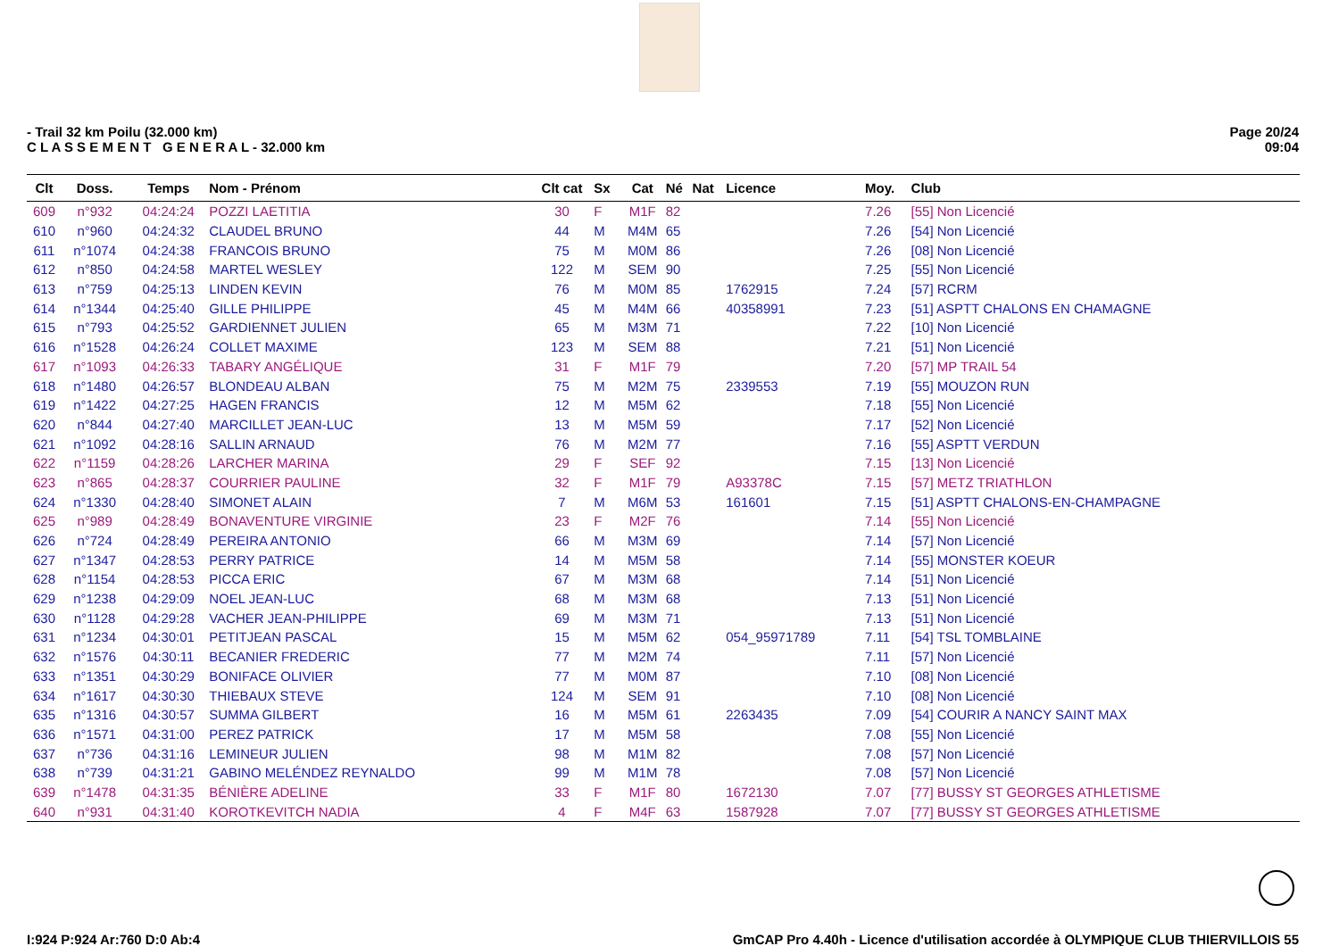- Trail 32 km Poilu (32.000 km)
C L A S S E M E N T G E N E R A L - 32.000 km
Page 20/24
09:04
| Clt | Doss. | Temps | Nom - Prénom | Clt cat | Sx | Cat | Né | Nat | Licence | Moy. | Club |
| --- | --- | --- | --- | --- | --- | --- | --- | --- | --- | --- | --- |
| 609 | n°932 | 04:24:24 | POZZI LAETITIA | 30 | F | M1F | 82 | | | 7.26 | [55] Non Licencié |
| 610 | n°960 | 04:24:32 | CLAUDEL BRUNO | 44 | M | M4M | 65 | | | 7.26 | [54] Non Licencié |
| 611 | n°1074 | 04:24:38 | FRANCOIS BRUNO | 75 | M | M0M | 86 | | | 7.26 | [08] Non Licencié |
| 612 | n°850 | 04:24:58 | MARTEL WESLEY | 122 | M | SEM | 90 | | | 7.25 | [55] Non Licencié |
| 613 | n°759 | 04:25:13 | LINDEN KEVIN | 76 | M | M0M | 85 | | 1762915 | 7.24 | [57] RCRM |
| 614 | n°1344 | 04:25:40 | GILLE PHILIPPE | 45 | M | M4M | 66 | | 40358991 | 7.23 | [51] ASPTT CHALONS EN CHAMAGNE |
| 615 | n°793 | 04:25:52 | GARDIENNET JULIEN | 65 | M | M3M | 71 | | | 7.22 | [10] Non Licencié |
| 616 | n°1528 | 04:26:24 | COLLET MAXIME | 123 | M | SEM | 88 | | | 7.21 | [51] Non Licencié |
| 617 | n°1093 | 04:26:33 | TABARY ANGÉLIQUE | 31 | F | M1F | 79 | | | 7.20 | [57] MP TRAIL 54 |
| 618 | n°1480 | 04:26:57 | BLONDEAU ALBAN | 75 | M | M2M | 75 | | 2339553 | 7.19 | [55] MOUZON RUN |
| 619 | n°1422 | 04:27:25 | HAGEN FRANCIS | 12 | M | M5M | 62 | | | 7.18 | [55] Non Licencié |
| 620 | n°844 | 04:27:40 | MARCILLET JEAN-LUC | 13 | M | M5M | 59 | | | 7.17 | [52] Non Licencié |
| 621 | n°1092 | 04:28:16 | SALLIN ARNAUD | 76 | M | M2M | 77 | | | 7.16 | [55] ASPTT VERDUN |
| 622 | n°1159 | 04:28:26 | LARCHER MARINA | 29 | F | SEF | 92 | | | 7.15 | [13] Non Licencié |
| 623 | n°865 | 04:28:37 | COURRIER PAULINE | 32 | F | M1F | 79 | | A93378C | 7.15 | [57] METZ TRIATHLON |
| 624 | n°1330 | 04:28:40 | SIMONET ALAIN | 7 | M | M6M | 53 | | 161601 | 7.15 | [51] ASPTT CHALONS-EN-CHAMPAGNE |
| 625 | n°989 | 04:28:49 | BONAVENTURE VIRGINIE | 23 | F | M2F | 76 | | | 7.14 | [55] Non Licencié |
| 626 | n°724 | 04:28:49 | PEREIRA ANTONIO | 66 | M | M3M | 69 | | | 7.14 | [57] Non Licencié |
| 627 | n°1347 | 04:28:53 | PERRY PATRICE | 14 | M | M5M | 58 | | | 7.14 | [55] MONSTER KOEUR |
| 628 | n°1154 | 04:28:53 | PICCA ERIC | 67 | M | M3M | 68 | | | 7.14 | [51] Non Licencié |
| 629 | n°1238 | 04:29:09 | NOEL JEAN-LUC | 68 | M | M3M | 68 | | | 7.13 | [51] Non Licencié |
| 630 | n°1128 | 04:29:28 | VACHER JEAN-PHILIPPE | 69 | M | M3M | 71 | | | 7.13 | [51] Non Licencié |
| 631 | n°1234 | 04:30:01 | PETITJEAN PASCAL | 15 | M | M5M | 62 | | 054_95971789 | 7.11 | [54] TSL TOMBLAINE |
| 632 | n°1576 | 04:30:11 | BECANIER FREDERIC | 77 | M | M2M | 74 | | | 7.11 | [57] Non Licencié |
| 633 | n°1351 | 04:30:29 | BONIFACE OLIVIER | 77 | M | M0M | 87 | | | 7.10 | [08] Non Licencié |
| 634 | n°1617 | 04:30:30 | THIEBAUX STEVE | 124 | M | SEM | 91 | | | 7.10 | [08] Non Licencié |
| 635 | n°1316 | 04:30:57 | SUMMA GILBERT | 16 | M | M5M | 61 | | 2263435 | 7.09 | [54] COURIR A NANCY SAINT MAX |
| 636 | n°1571 | 04:31:00 | PEREZ PATRICK | 17 | M | M5M | 58 | | | 7.08 | [55] Non Licencié |
| 637 | n°736 | 04:31:16 | LEMINEUR JULIEN | 98 | M | M1M | 82 | | | 7.08 | [57] Non Licencié |
| 638 | n°739 | 04:31:21 | GABINO MELÉNDEZ REYNALDO | 99 | M | M1M | 78 | | | 7.08 | [57] Non Licencié |
| 639 | n°1478 | 04:31:35 | BÉNIÈRE ADELINE | 33 | F | M1F | 80 | | 1672130 | 7.07 | [77] BUSSY ST GEORGES ATHLETISME |
| 640 | n°931 | 04:31:40 | KOROTKEVITCH NADIA | 4 | F | M4F | 63 | | 1587928 | 7.07 | [77] BUSSY ST GEORGES ATHLETISME |
I:924 P:924 Ar:760 D:0 Ab:4 GmCAP Pro 4.40h - Licence d'utilisation accordée à OLYMPIQUE CLUB THIERVILLOIS 55